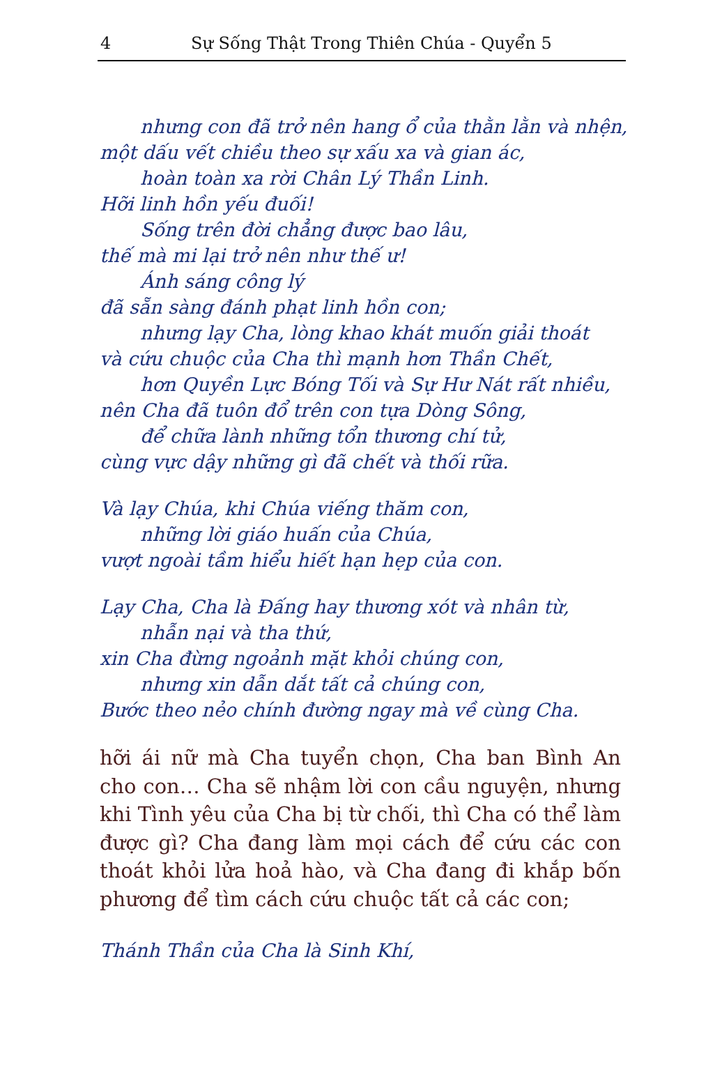4 Sự Sống Thật Trong Thiên Chúa - Quyển 5
nhưng con đã trở nên hang ổ của thằn lằn và nhện,
một dấu vết chiều theo sự xấu xa và gian ác,
hoàn toàn xa rời Chân Lý Thần Linh.
Hỡi linh hồn yếu đuối!
Sống trên đời chẳng được bao lâu,
thế mà mi lại trở nên như thế ư!
Ánh sáng công lý
đã sẵn sàng đánh phạt linh hồn con;
nhưng lạy Cha, lòng khao khát muốn giải thoát
và cứu chuộc của Cha thì mạnh hơn Thần Chết,
hơn Quyền Lực Bóng Tối và Sự Hư Nát rất nhiều,
nên Cha đã tuôn đổ trên con tựa Dòng Sông,
để chữa lành những tổn thương chí tử,
cùng vực dậy những gì đã chết và thối rữa.
Và lạy Chúa, khi Chúa viếng thăm con,
những lời giáo huấn của Chúa,
vượt ngoài tầm hiểu hiết hạn hẹp của con.
Lạy Cha, Cha là Đấng hay thương xót và nhân từ,
nhẫn nại và tha thứ,
xin Cha đừng ngoảnh mặt khỏi chúng con,
nhưng xin dẫn dắt tất cả chúng con,
Bước theo nẻo chính đường ngay mà về cùng Cha.
hỡi ái nữ mà Cha tuyển chọn, Cha ban Bình An cho con… Cha sẽ nhậm lời con cầu nguyện, nhưng khi Tình yêu của Cha bị từ chối, thì Cha có thể làm được gì? Cha đang làm mọi cách để cứu các con thoát khỏi lửa hoả hào, và Cha đang đi khắp bốn phương để tìm cách cứu chuộc tất cả các con;
Thánh Thần của Cha là Sinh Khí,